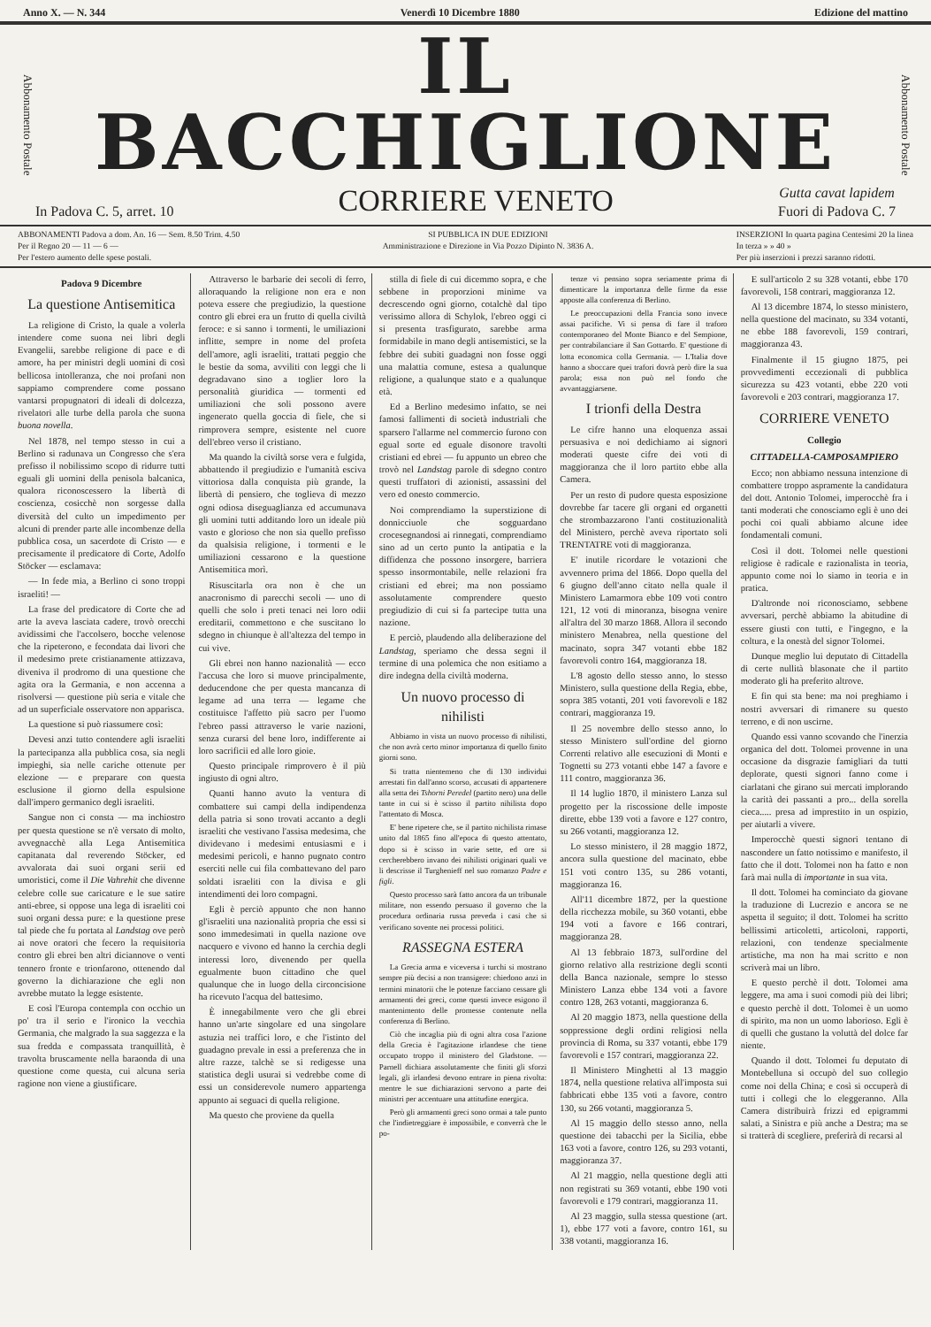Anno X. — N. 344 Venerdì 10 Dicembre 1880 Edizione del mattino
Abbonamento Postale
IL BACCHIGLIONE
In Padova C. 5, arret. 10 CORRIERE VENETO Gutta cavat lapidem
Fuori di Padova C. 7
Abbonamento Postale
ABBONAMENTI Padova a dom. An. 16 — Sem. 8.50 Trim. 4.50
Per il Regno 20 — 11 — 6 —
Per l'estero aumento delle spese postali.
SI PUBBLICA IN DUE EDIZIONI
Amministrazione e Direzione in Via Pozzo Dipinto N. 3836 A.
INSERZIONI In quarta pagina Centesimi 20 la linea
In terza » » 40 »
Per più inserzioni i prezzi saranno ridotti.
Padova 9 Dicembre
La questione Antisemitica
La religione di Cristo, la quale a volerla intendere come suona nei libri degli Evangelii, sarebbe religione di pace e di amore, ha per ministri degli uomini di così bellicosa intolleranza, che noi profani non sappiamo comprendere come possano vantarsi propugnatori di ideali di dolcezza, rivelatori alle turbe della parola che suona buona novella.
Nel 1878, nel tempo stesso in cui a Berlino si radunava un Congresso che s'era prefisso il nobilissimo scopo di ridurre tutti eguali gli uomini della penisola balcanica, qualora riconoscessero la libertà di coscienza, cosicchè non sorgesse dalla diversità del culto un impedimento per alcuni di prender parte alle incombenze della pubblica cosa, un sacerdote di Cristo — e precisamente il predicatore di Corte, Adolfo Stöcker — esclamava:
— In fede mia, a Berlino ci sono troppi israeliti! —
La frase del predicatore di Corte che ad arte la aveva lasciata cadere, trovò orecchi avidissimi che l'accolsero, bocche velenose che la ripeterono, e fecondata dai livori che il medesimo prete cristianamente attizzava, diveniva il prodromo di una questione che agita ora la Germania, e non accenna a risolversi — questione più seria e vitale che ad un superficiale osservatore non apparisca.
La questione si può riassumere così:
Devesi anzi tutto contendere agli israeliti la partecipanza alla pubblica cosa, sia negli impieghi, sia nelle cariche ottenute per elezione — e preparare con questa esclusione il giorno della espulsione dall'impero germanico degli israeliti.
Sangue non ci consta — ma inchiostro per questa questione se n'è versato di molto, avvegnacchè alla Lega Antisemitica capitanata dal reverendo Stöcker, ed avvalorata dai suoi organi serii ed umoristici, come il Die Vahrehit che divenne celebre colle sue caricature e le sue satire anti-ebree, si oppose una lega di israeliti coi suoi organi dessa pure: e la questione prese tal piede che fu portata al Landstag ove però ai nove oratori che fecero la requisitoria contro gli ebrei ben altri diciannove o venti tennero fronte e trionfarono, ottenendo dal governo la dichiarazione che egli non avrebbe mutato la legge esistente.
E così l'Europa contempla con occhio un po' tra il serio e l'ironico la vecchia Germania, che malgrado la sua saggezza e la sua fredda e compassata tranquillità, è travolta bruscamente nella baraonda di una questione come questa, cui alcuna seria ragione non viene a giustificare.
Attraverso le barbarie dei secoli di ferro, alloraquando la religione non era e non poteva essere che pregiudizio, la questione contro gli ebrei era un frutto di quella civiltà feroce: e si sanno i tormenti, le umiliazioni inflitte, sempre in nome del profeta dell'amore, agli israeliti, trattati peggio che le bestie da soma, avviliti con leggi che li degradavano sino a toglier loro la personalità giuridica — tormenti ed umiliazioni che soli possono avere ingenerato quella goccia di fiele, che si rimprovera sempre, esistente nel cuore dell'ebreo verso il cristiano.
Ma quando la civiltà sorse vera e fulgida, abbattendo il pregiudizio e l'umanità esciva vittoriosa dalla conquista più grande, la libertà di pensiero, che toglieva di mezzo ogni odiosa diseguaglianza ed accumunava gli uomini tutti additando loro un ideale più vasto e glorioso che non sia quello prefisso da qualsisia religione, i tormenti e le umiliazioni cessarono e la questione Antisemitica morì.
Risuscitarla ora non è che un anacronismo di parecchi secoli — uno di quelli che solo i preti tenaci nei loro odii ereditarii, commettono e che suscitano lo sdegno in chiunque è all'altezza del tempo in cui vive.
Gli ebrei non hanno nazionalità — ecco l'accusa che loro si muove principalmente, deducendone che per questa mancanza di legame ad una terra — legame che costituisce l'affetto più sacro per l'uomo l'ebreo passi attraverso le varie nazioni, senza curarsi del bene loro, indifferente ai loro sacrificii ed alle loro gioie.
Questo principale rimprovero è il più ingiusto di ogni altro.
Quanti hanno avuto la ventura di combattere sui campi della indipendenza della patria si sono trovati accanto a degli israeliti che vestivano l'assisa medesima, che dividevano i medesimi entusiasmi e i medesimi pericoli, e hanno pugnato contro eserciti nelle cui fila combattevano del paro soldati israeliti con la divisa e gli intendimenti dei loro compagni.
Egli è perciò appunto che non hanno gl'israeliti una nazionalità propria che essi si sono immedesimati in quella nazione ove nacquero e vivono ed hanno la cerchia degli interessi loro, divenendo per quella egualmente buon cittadino che quel qualunque che in luogo della circoncisione ha ricevuto l'acqua del battesimo.
È innegabilmente vero che gli ebrei hanno un'arte singolare ed una singolare astuzia nei traffici loro, e che l'istinto del guadagno prevale in essi a preferenza che in altre razze, talchè se si redigesse una statistica degli usurai si vedrebbe come di essi un considerevole numero appartenga appunto ai seguaci di quella religione.
Ma questo che proviene da quella
stilla di fiele di cui dicemmo sopra, e che sebbene in proporzioni minime va decrescendo ogni giorno, cotalchè dal tipo verissimo allora di Schylok, l'ebreo oggi ci si presenta trasfigurato, sarebbe arma formidabile in mano degli antisemistici, se la febbre dei subiti guadagni non fosse oggi una malattia comune, estesa a qualunque religione, a qualunque stato e a qualunque età.
Ed a Berlino medesimo infatto, se nei famosi fallimenti di società industriali che sparsero l'allarme nel commercio furono con egual sorte ed eguale disonore travolti cristiani ed ebrei — fu appunto un ebreo che trovò nel Landstag parole di sdegno contro questi truffatori di azionisti, assassini del vero ed onesto commercio.
Noi comprendiamo la superstizione di donnicciuole che sogguardano crocesegnandosi ai rinnegati, comprendiamo sino ad un certo punto la antipatia e la diffidenza che possono insorgere, barriera spesso insormontabile, nelle relazioni fra cristiani ed ebrei; ma non possiamo assolutamente comprendere questo pregiudizio di cui si fa partecipe tutta una nazione.
E perciò, plaudendo alla deliberazione del Landstag, speriamo che dessa segni il termine di una polemica che non esitiamo a dire indegna della civiltà moderna.
Un nuovo processo di nihilisti
Abbiamo in vista un nuovo processo di nihilisti, che non avrà certo minor importanza di quello finito giorni sono.
Si tratta nientemeno che di 130 individui arrestati fin dall'anno scorso, accusati di appartenere alla setta dei Tshorni Peredel (partito nero) una delle tante in cui si è scisso il partito nihilista dopo l'attentato di Mosca.
E' bene ripetere che, se il partito nichilista rimase unito dal 1865 fino all'epoca di questo attentato, dopo si è scisso in varie sette, ed ore si cercherebbero invano dei nihilisti originari quali ve li descrisse il Turghenieff nel suo romanzo Padre e figli.
Questo processo sarà fatto ancora da un tribunale militare, non essendo persuaso il governo che la procedura ordinaria russa preveda i casi che si verificano sovente nei processi politici.
RASSEGNA ESTERA
La Grecia arma e viceversa i turchi si mostrano sempre più decisi a non transigere: chiedono anzi in termini minatorii che le potenze facciano cessare gli armamenti dei greci, come questi invece esigono il mantenimento delle promesse contenute nella conferenza di Berlino.
Ciò che incaglia più di ogni altra cosa l'azione della Grecia è l'agitazione irlandese che tiene occupato troppo il ministero del Gladstone. — Parnell dichiara assolutamente che finiti gli sforzi legali, gli irlandesi devono entrare in piena rivolta: mentre le sue dichiarazioni servono a parte dei ministri per accentuare una attitudine energica.
Però gli armamenti greci sono ormai a tale punto che l'indietreggiare è impossibile, e converrà che le po-
tenze vi pensino sopra seriamente prima di dimenticare la importanza delle firme da esse apposte alla conferenza di Berlino.
Le preoccupazioni della Francia sono invece assai pacifiche. Vi si pensa di fare il traforo contemporaneo del Monte Bianco e del Sempione, per contrabilanciare il San Gottardo. E' questione di lotta economica colla Germania. — L'Italia dove hanno a sboccare quei trafori dovrà però dire la sua parola; essa non può nel fondo che avvantaggiarsene.
I trionfi della Destra
Le cifre hanno una eloquenza assai persuasiva e noi dedichiamo ai signori moderati queste cifre dei voti di maggioranza che il loro partito ebbe alla Camera.
Per un resto di pudore questa esposizione dovrebbe far tacere gli organi ed organetti che strombazzarono l'anti costituzionalità del Ministero, perchè aveva riportato soli TRENTATRE voti di maggioranza.
E' inutile ricordare le votazioni che avvennero prima del 1866. Dopo quella del 6 giugno dell'anno citato nella quale il Ministero Lamarmora ebbe 109 voti contro 121, 12 voti di minoranza, bisogna venire all'altra del 30 marzo 1868. Allora il secondo ministero Menabrea, nella questione del macinato, sopra 347 votanti ebbe 182 favorevoli contro 164, maggioranza 18.
L'8 agosto dello stesso anno, lo stesso Ministero, sulla questione della Regia, ebbe, sopra 385 votanti, 201 voti favorevoli e 182 contrari, maggioranza 19.
Il 25 novembre dello stesso anno, lo stesso Ministero sull'ordine del giorno Correnti relativo alle esecuzioni di Monti e Tognetti su 273 votanti ebbe 147 a favore e 111 contro, maggioranza 36.
Il 14 luglio 1870, il ministero Lanza sul progetto per la riscossione delle imposte dirette, ebbe 139 voti a favore e 127 contro, su 266 votanti, maggioranza 12.
Lo stesso ministero, il 28 maggio 1872, ancora sulla questione del macinato, ebbe 151 voti contro 135, su 286 votanti, maggioranza 16.
All'11 dicembre 1872, per la questione della ricchezza mobile, su 360 votanti, ebbe 194 voti a favore e 166 contrari, maggioranza 28.
Al 13 febbraio 1873, sull'ordine del giorno relativo alla restrizione degli sconti della Banca nazionale, sempre lo stesso Ministero Lanza ebbe 134 voti a favore contro 128, 263 votanti, maggioranza 6.
Al 20 maggio 1873, nella questione della soppressione degli ordini religiosi nella provincia di Roma, su 337 votanti, ebbe 179 favorevoli e 157 contrari, maggioranza 22.
Il Ministero Minghetti al 13 maggio 1874, nella questione relativa all'imposta sui fabbricati ebbe 135 voti a favore, contro 130, su 266 votanti, maggioranza 5.
Al 15 maggio dello stesso anno, nella questione dei tabacchi per la Sicilia, ebbe 163 voti a favore, contro 126, su 293 votanti, maggioranza 37.
Al 21 maggio, nella questione degli atti non registrati su 369 votanti, ebbe 190 voti favorevoli e 179 contrari, maggioranza 11.
Al 23 maggio, sulla stessa questione (art. 1), ebbe 177 voti a favore, contro 161, su 338 votanti, maggioranza 16.
E sull'articolo 2 su 328 votanti, ebbe 170 favorevoli, 158 contrari, maggioranza 12.
Al 13 dicembre 1874, lo stesso ministero, nella questione del macinato, su 334 votanti, ne ebbe 188 favorevoli, 159 contrari, maggioranza 43.
Finalmente il 15 giugno 1875, pei provvedimenti eccezionali di pubblica sicurezza su 423 votanti, ebbe 220 voti favorevoli e 203 contrari, maggioranza 17.
CORRIERE VENETO
Collegio
CITTADELLA-CAMPOSAMPIERO
Ecco; non abbiamo nessuna intenzione di combattere troppo aspramente la candidatura del dott. Antonio Tolomei, imperocchè fra i tanti moderati che conosciamo egli è uno dei pochi coi quali abbiamo alcune idee fondamentali comuni.
Così il dott. Tolomei nelle questioni religiose è radicale e razionalista in teoria, appunto come noi lo siamo in teoria e in pratica.
D'altronde noi riconosciamo, sebbene avversari, perchè abbiamo la abitudine di essere giusti con tutti, e l'ingegno, e la coltura, e la onestà del signor Tolomei.
Dunque meglio lui deputato di Cittadella di certe nullità blasonate che il partito moderato gli ha preferito altrove.
E fin qui sta bene: ma noi preghiamo i nostri avversari di rimanere su questo terreno, e di non uscirne.
Quando essi vanno scovando che l'inerzia organica del dott. Tolomei provenne in una occasione da disgrazie famigliari da tutti deplorate, questi signori fanno come i ciarlatani che girano sui mercati implorando la carità dei passanti a pro... della sorella cieca..... presa ad imprestito in un ospizio, per aiutarli a vivere.
Imperocchè questi signori tentano di nascondere un fatto notissimo e manifesto, il fatto che il dott. Tolomei non ha fatto e non farà mai nulla di importante in sua vita.
Il dott. Tolomei ha cominciato da giovane la traduzione di Lucrezio e ancora se ne aspetta il seguito; il dott. Tolomei ha scritto bellissimi articoletti, articoloni, rapporti, relazioni, con tendenze specialmente artistiche, ma non ha mai scritto e non scriverà mai un libro.
E questo perchè il dott. Tolomei ama leggere, ma ama i suoi comodi più dei libri; e questo perchè il dott. Tolomei è un uomo di spirito, ma non un uomo laborioso. Egli è di quelli che gustano la voluttà del dolce far niente.
Quando il dott. Tolomei fu deputato di Montebelluna si occupò del suo collegio come noi della China; e così si occuperà di tutti i collegi che lo eleggeranno. Alla Camera distribuirà frizzi ed epigrammi salati, a Sinistra e più anche a Destra; ma se si tratterà di scegliere, preferirà di recarsi al